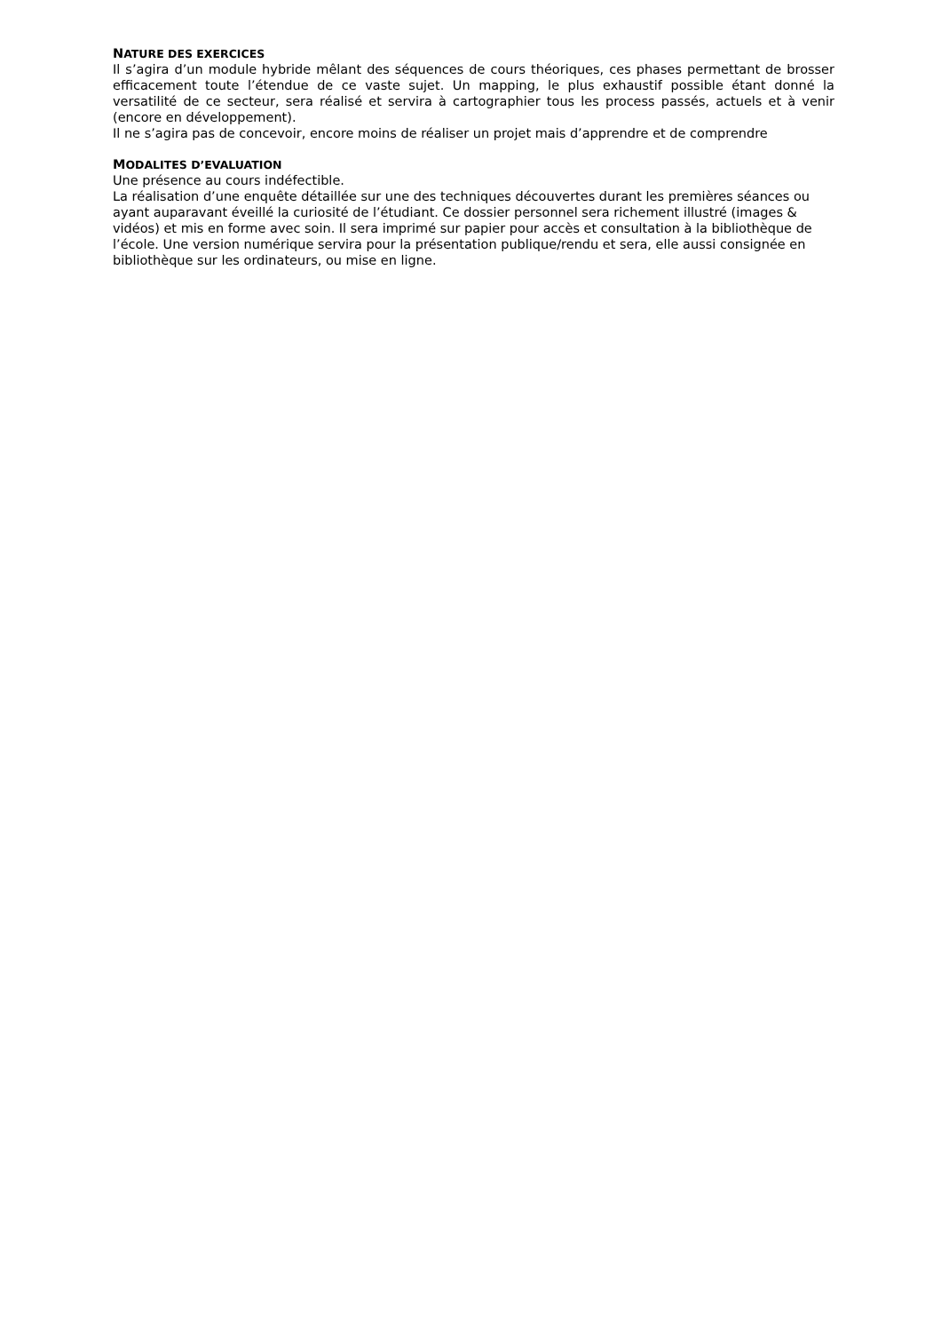NATURE DES EXERCICES
Il s’agira d’un module hybride mêlant des séquences de cours théoriques, ces phases permettant de brosser efficacement toute l’étendue de ce vaste sujet. Un mapping, le plus exhaustif possible étant donné la versatilité de ce secteur, sera réalisé et servira à cartographier tous les process passés, actuels et à venir (encore en développement).
Il ne s’agira pas de concevoir, encore moins de réaliser un projet mais d’apprendre et de comprendre
MODALITES D’EVALUATION
Une présence au cours indéfectible.
La réalisation d’une enquête détaillée sur une des techniques découvertes durant les premières séances ou ayant auparavant éveillé la curiosité de l’étudiant. Ce dossier personnel sera richement illustré (images & vidéos) et mis en forme avec soin. Il sera imprimé sur papier pour accès et consultation à la bibliothèque de l’école. Une version numérique servira pour la présentation publique/rendu et sera, elle aussi consignée en bibliothèque sur les ordinateurs, ou mise en ligne.